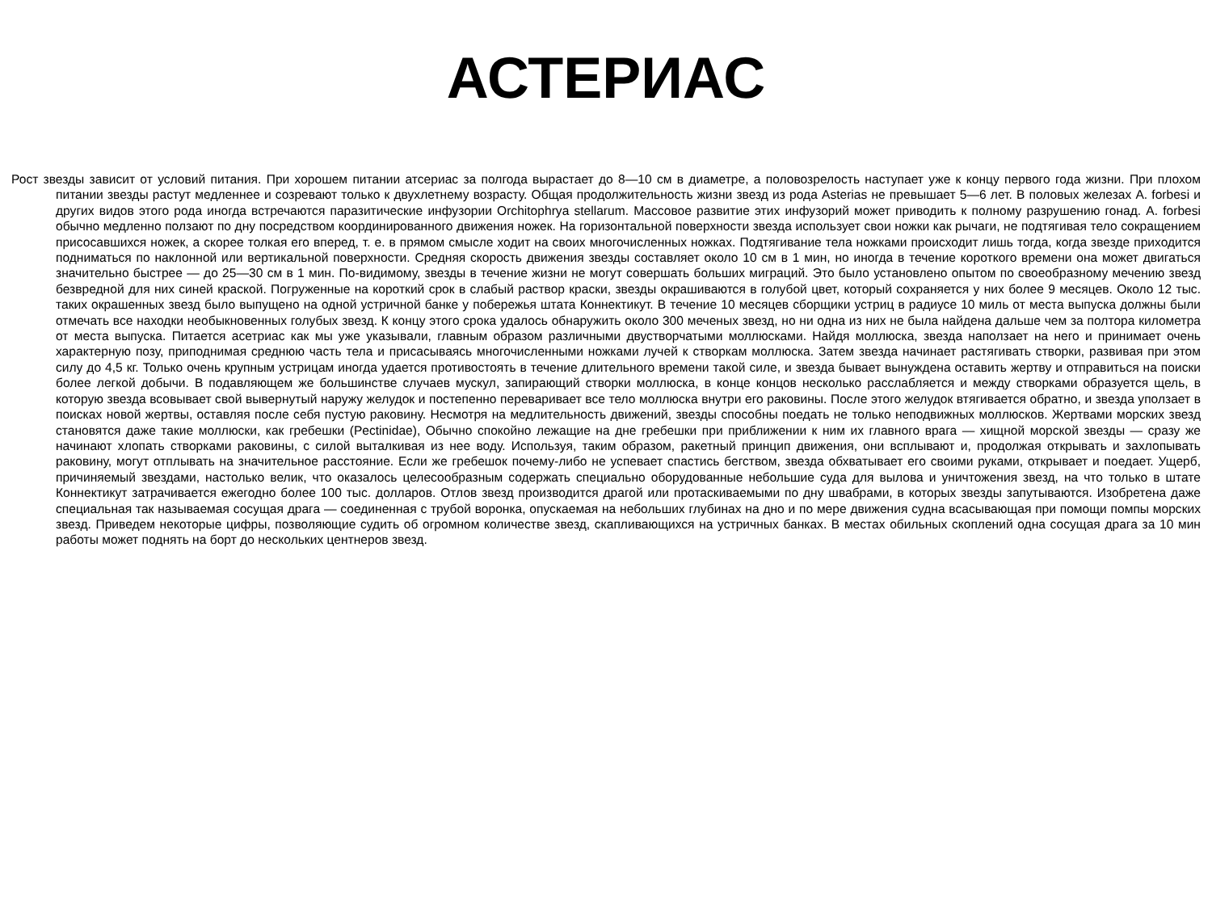АСТЕРИАС
Рост звезды зависит от условий питания. При хорошем питании атсериас за полгода вырастает до 8—10 см в диаметре, а половозрелость наступает уже к концу первого года жизни. При плохом питании звезды растут медленнее и созревают только к двухлетнему возрасту. Общая продолжительность жизни звезд из рода Asterias не превышает 5—6 лет. В половых железах A. forbesi и других видов этого рода иногда встречаются паразитические инфузории Orchitophrya stellarum. Массовое развитие этих инфузорий может приводить к полному разрушению гонад. A. forbesi обычно медленно ползают по дну посредством координированного движения ножек. На горизонтальной поверхности звезда использует свои ножки как рычаги, не подтягивая тело сокращением присосавшихся ножек, а скорее толкая его вперед, т. е. в прямом смысле ходит на своих многочисленных ножках. Подтягивание тела ножками происходит лишь тогда, когда звезде приходится подниматься по наклонной или вертикальной поверхности. Средняя скорость движения звезды составляет около 10 см в 1 мин, но иногда в течение короткого времени она может двигаться значительно быстрее — до 25—30 см в 1 мин. По-видимому, звезды в течение жизни не могут совершать больших миграций. Это было установлено опытом по своеобразному мечению звезд безвредной для них синей краской. Погруженные на короткий срок в слабый раствор краски, звезды окрашиваются в голубой цвет, который сохраняется у них более 9 месяцев. Около 12 тыс. таких окрашенных звезд было выпущено на одной устричной банке у побережья штата Коннектикут. В течение 10 месяцев сборщики устриц в радиусе 10 миль от места выпуска должны были отмечать все находки необыкновенных голубых звезд. К концу этого срока удалось обнаружить около 300 меченых звезд, но ни одна из них не была найдена дальше чем за полтора километра от места выпуска. Питается асетриас как мы уже указывали, главным образом различными двустворчатыми моллюсками. Найдя моллюска, звезда наползает на него и принимает очень характерную позу, приподнимая среднюю часть тела и присасываясь многочисленными ножками лучей к створкам моллюска. Затем звезда начинает растягивать створки, развивая при этом силу до 4,5 кг. Только очень крупным устрицам иногда удается противостоять в течение длительного времени такой силе, и звезда бывает вынуждена оставить жертву и отправиться на поиски более легкой добычи. В подавляющем же большинстве случаев мускул, запирающий створки моллюска, в конце концов несколько расслабляется и между створками образуется щель, в которую звезда всовывает свой вывернутый наружу желудок и постепенно переваривает все тело моллюска внутри его раковины. После этого желудок втягивается обратно, и звезда уползает в поисках новой жертвы, оставляя после себя пустую раковину. Несмотря на медлительность движений, звезды способны поедать не только неподвижных моллюсков. Жертвами морских звезд становятся даже такие моллюски, как гребешки (Pectinidae), Обычно спокойно лежащие на дне гребешки при приближении к ним их главного врага — хищной морской звезды — сразу же начинают хлопать створками раковины, с силой выталкивая из нее воду. Используя, таким образом, ракетный принцип движения, они всплывают и, продолжая открывать и захлопывать раковину, могут отплывать на значительное расстояние. Если же гребешок почему-либо не успевает спастись бегством, звезда обхватывает его своими руками, открывает и поедает. Ущерб, причиняемый звездами, настолько велик, что оказалось целесообразным содержать специально оборудованные небольшие суда для вылова и уничтожения звезд, на что только в штате Коннектикут затрачивается ежегодно более 100 тыс. долларов. Отлов звезд производится драгой или протаскиваемыми по дну швабрами, в которых звезды запутываются. Изобретена даже специальная так называемая сосущая драга — соединенная с трубой воронка, опускаемая на небольших глубинах на дно и по мере движения судна всасывающая при помощи помпы морских звезд. Приведем некоторые цифры, позволяющие судить об огромном количестве звезд, скапливающихся на устричных банках. В местах обильных скоплений одна сосущая драга за 10 мин работы может поднять на борт до нескольких центнеров звезд.